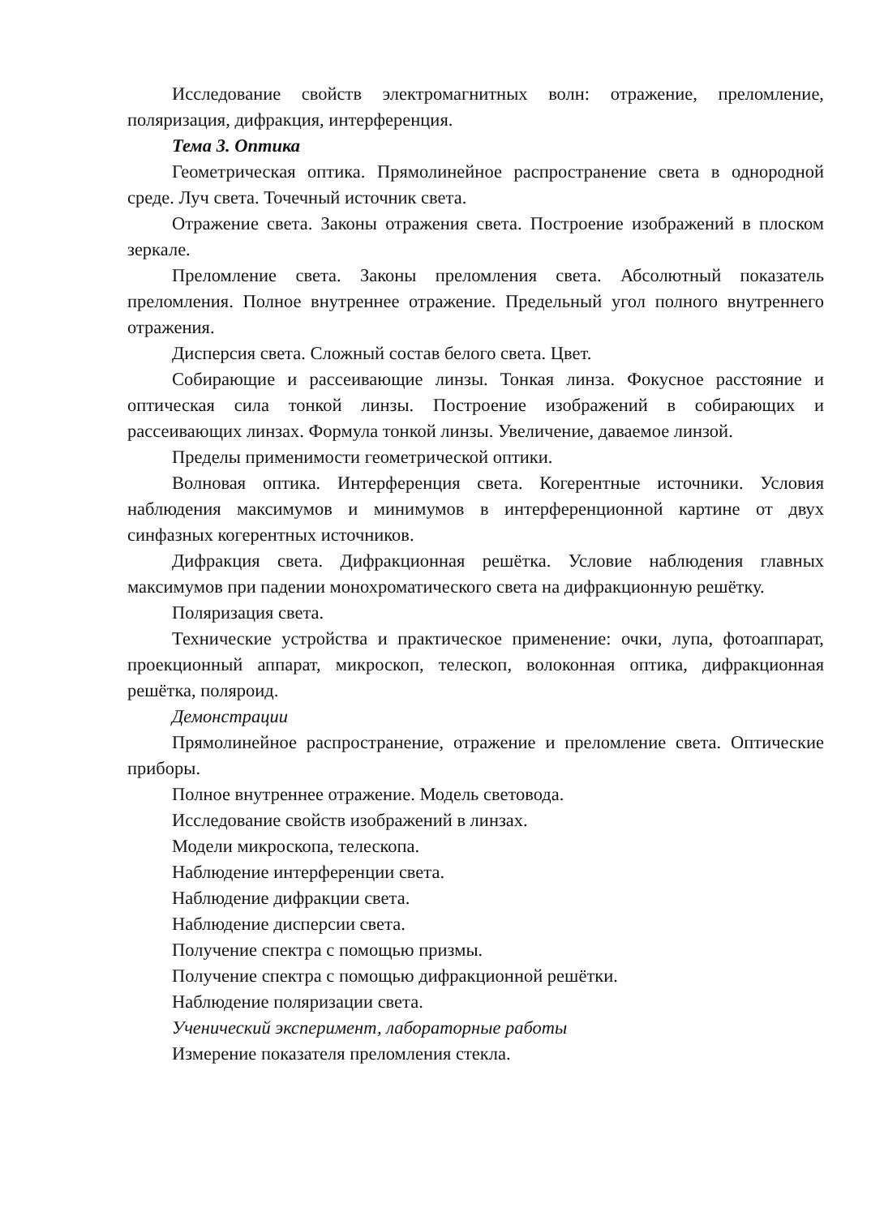Исследование свойств электромагнитных волн: отражение, преломление, поляризация, дифракция, интерференция.
Тема 3. Оптика
Геометрическая оптика. Прямолинейное распространение света в однородной среде. Луч света. Точечный источник света.
Отражение света. Законы отражения света. Построение изображений в плоском зеркале.
Преломление света. Законы преломления света. Абсолютный показатель преломления. Полное внутреннее отражение. Предельный угол полного внутреннего отражения.
Дисперсия света. Сложный состав белого света. Цвет.
Собирающие и рассеивающие линзы. Тонкая линза. Фокусное расстояние и оптическая сила тонкой линзы. Построение изображений в собирающих и рассеивающих линзах. Формула тонкой линзы. Увеличение, даваемое линзой.
Пределы применимости геометрической оптики.
Волновая оптика. Интерференция света. Когерентные источники. Условия наблюдения максимумов и минимумов в интерференционной картине от двух синфазных когерентных источников.
Дифракция света. Дифракционная решётка. Условие наблюдения главных максимумов при падении монохроматического света на дифракционную решётку.
Поляризация света.
Технические устройства и практическое применение: очки, лупа, фотоаппарат, проекционный аппарат, микроскоп, телескоп, волоконная оптика, дифракционная решётка, поляроид.
Демонстрации
Прямолинейное распространение, отражение и преломление света. Оптические приборы.
Полное внутреннее отражение. Модель световода.
Исследование свойств изображений в линзах.
Модели микроскопа, телескопа.
Наблюдение интерференции света.
Наблюдение дифракции света.
Наблюдение дисперсии света.
Получение спектра с помощью призмы.
Получение спектра с помощью дифракционной решётки.
Наблюдение поляризации света.
Ученический эксперимент, лабораторные работы
Измерение показателя преломления стекла.